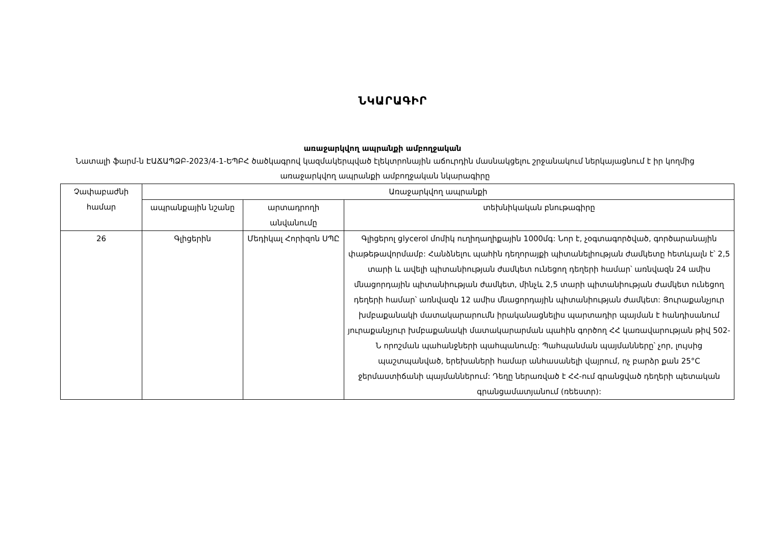ՆԿԱՐԱԳԻՐ
առաջարկվող ապրանքի ամբողջական
Նատալի ֆարմ-ն ԷԱՃԱՊՁԲ-2023/4-1-ԵՊԲՀ ծածկագրով կազմակերպված էլեկտրոնային աճուրդին մասնակցելու շրջանակում ներկայացնում է իր կողմից առաջարկվող ապրանքի ամբողջական նկարագիրը
| Չափաբաժնի համար | Առաջարկվող ապրանքի | | |
| --- | --- | --- | --- |
| | ապրանքային նշանը | արտադրողի անվանումը | տեխնիկական բնութագիրը |
| 26 | Գլիցերին | Մեդիկալ Հորիզոն ՍՊԸ | Գլիցերոլ glycerol մոմիկ ուղիղաղիքային 1000մգ: Նոր է, չօգտագործված, գործարանային փաթեթավորմամբ: Հանձնելու պահին դեղորայքի պիտանելիության ժամկետը հետևյալն է՝ 2,5 տարի և ավելի պիտանիության ժամկետ ունեցող դեղերի համար՝ առնվազն 24 ամիս մնացորդային պիտանիության ժամկետ, մինչև 2,5 տարի պիտանիության ժամկետ ունեցող դեղերի համար՝ առնվազն 12 ամիս մնացորդային պիտանիության ժամկետ: Յուրաքանչյուր խմբաքանակի մատակարարումն իրականացնելիս պարտադիր պայման է հանդիսանում յուրաքանչյուր խմբաքանակի մատակարարման պահին գործող ՀՀ կառավարության թիվ 502-Ն որոշման պահանջների պահպանումը: Պահպանման պայմանները՝ չոր, լույսից պաշտպանված, երեխաների համար անհասանելի վայրում, ոչ բարձր քան 25°C ջերմաստիճանի պայմաններում: Դեղը ներառված է ՀՀ-ում գրանցված դեղերի պետական գրանցամատյանում (ռեեստր): |